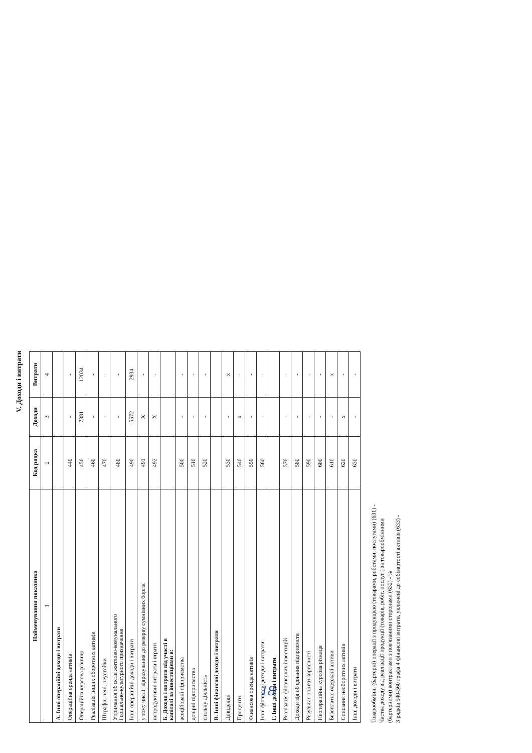V. Доходи і витрати
| Найменування показника | Код рядка | Доходи | Витрати |
| --- | --- | --- | --- |
| 1 | 2 | 3 | 4 |
| А. Інші операційні доходи і витрати | | | |
| Операційна оренда активів | 440 | - | - |
| Операційна курсова різниця | 450 | 7381 | 12034 |
| Реалізація інших оборотних активів | 460 | - | - |
| Штрафи, пені, неустойки | 470 | - | - |
| Утримання об'єктів житлово-комунального і соціально-культурного призначення | 480 | - | - |
| Інші операційні доходи і витрати | 490 | 5572 | 2934 |
| у тому числі: відрахування до резерву сумнівних боргів | 491 | X | - |
| непродуктивні витрати і втрати | 492 | X | - |
| Б. Доходи і витрати від участі в капіталі за інвестиціями в: | | | |
| асоційовані підприємства | 500 | - | - |
| дочірні підприємства | 510 | - | - |
| спільну діяльність | 520 | - | - |
| В. Інші фінансові доходи і витрати | | | |
| Дивіденди | 530 | - | x |
| Проценти | 540 | x | - |
| Фінансова оренда активів | 550 | - | - |
| Інші фінансові доходи і витрати | 560 | - | - |
| Г. Інші доходи і витрати | | | |
| Реалізація фінансових інвестицій | 570 | - | - |
| Доходи від об'єднання підприємств | 580 | - | - |
| Результат оцінки корисності | 590 | - | - |
| Неопераційна курсова різниця | 600 | - | - |
| Безоплатно одержані активи | 610 | - | x |
| Списання необоротних активів | 620 | x | - |
| Інші доходи і витрати | 630 | - | - |
Товарообмінні (бартерні) операції з продукцією (товарами, роботами, послугами) (631) -
Частка доходу від реалізації продукції (товарів, робіт, послуг ) за товарообмінними
(бартерними) контрактами з пов'язаними сторонами (632) - %
З рядків 540-560 графа 4 фінансові витрати, уключені до собівартості активів (633) -
18